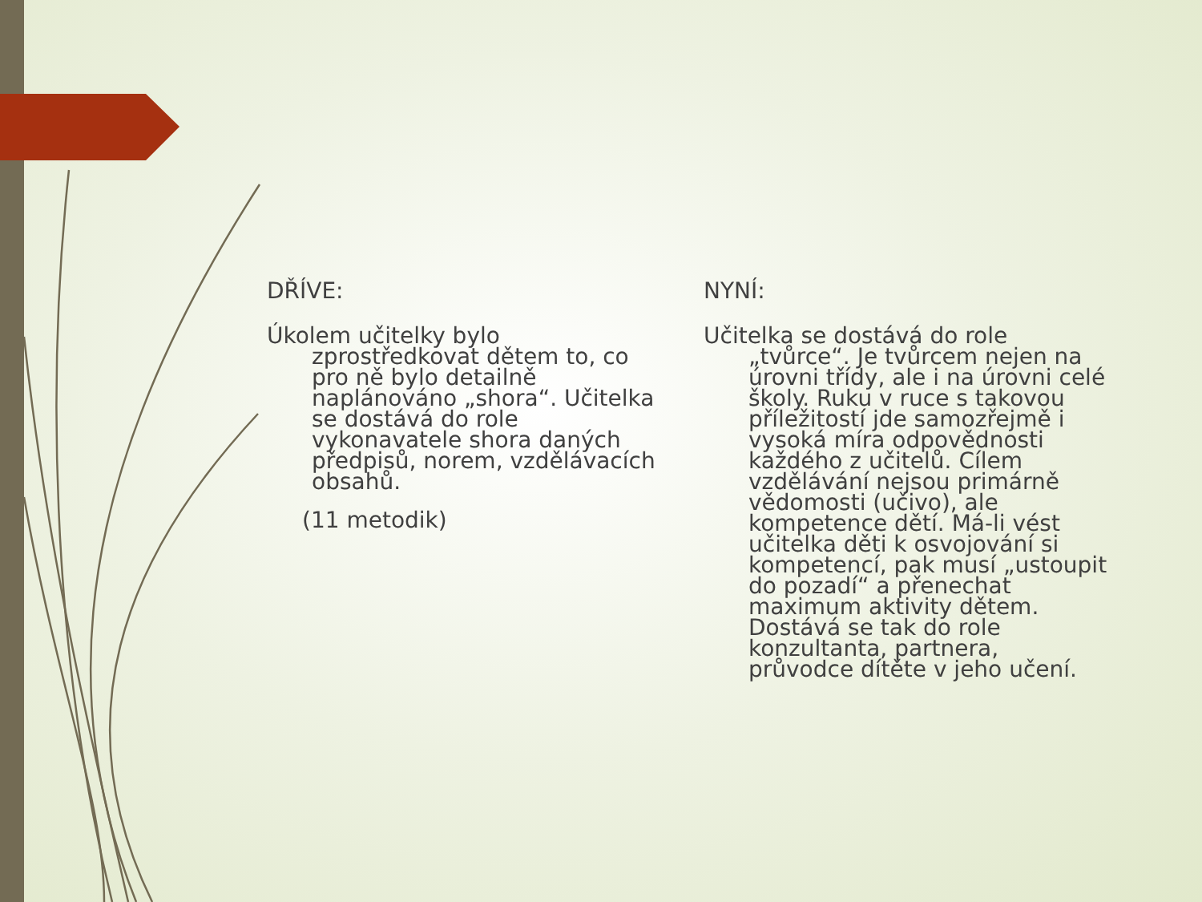DŘÍVE:
Úkolem učitelky bylo zprostředkovat dětem to, co pro ně bylo detailně naplánováno „shora“. Učitelka se dostává do role vykonavatele shora daných předpisů, norem, vzdělávacích obsahů.
(11 metodik)
NYNÍ:
Učitelka se dostává do role „tvůrce“. Je tvůrcem nejen na úrovni třídy, ale i na úrovni celé školy. Ruku v ruce s takovou příležitostí jde samozřejmě i vysoká míra odpovědnosti každého z učitelů. Cílem vzdělávání nejsou primárně vědomosti (učivo), ale kompetence dětí. Má-li vést učitelka děti k osvojování si kompetencí, pak musí „ustoupit do pozadí“ a přenechat maximum aktivity dětem. Dostává se tak do role konzultanta, partnera, průvodce dítěte v jeho učení.